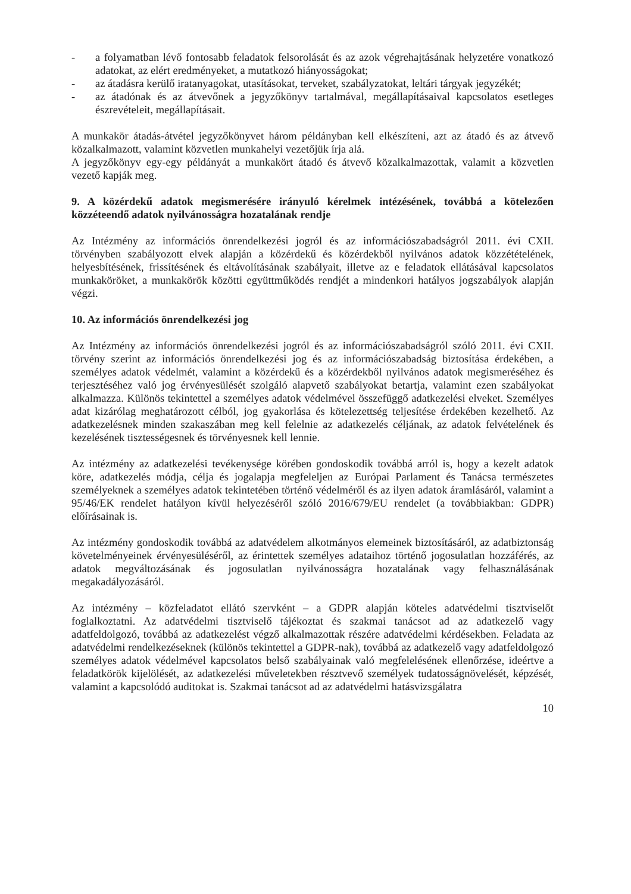- a folyamatban lévő fontosabb feladatok felsorolását és az azok végrehajtásának helyzetére vonatkozó adatokat, az elért eredményeket, a mutatkozó hiányosságokat;
- az átadásra kerülő iratanyagokat, utasításokat, terveket, szabályzatokat, leltári tárgyak jegyzékét;
- az átadónak és az átvevőnek a jegyzőkönyv tartalmával, megállapításaival kapcsolatos esetleges észrevételeit, megállapításait.
A munkakör átadás-átvétel jegyzőkönyvet három példányban kell elkészíteni, azt az átadó és az átvevő közalkalmazott, valamint közvetlen munkahelyi vezetőjük írja alá.
A jegyzőkönyv egy-egy példányát a munkakört átadó és átvevő közalkalmazottak, valamit a közvetlen vezető kapják meg.
9. A közérdekű adatok megismerésére irányuló kérelmek intézésének, továbbá a kötelezően közzéteendő adatok nyilvánosságra hozatalának rendje
Az Intézmény az információs önrendelkezési jogról és az információszabadságról 2011. évi CXII. törvényben szabályozott elvek alapján a közérdekű és közérdekből nyilvános adatok közzétételének, helyesbítésének, frissítésének és eltávolításának szabályait, illetve az e feladatok ellátásával kapcsolatos munkaköröket, a munkakörök közötti együttműködés rendjét a mindenkori hatályos jogszabályok alapján végzi.
10. Az információs önrendelkezési jog
Az Intézmény az információs önrendelkezési jogról és az információszabadságról szóló 2011. évi CXII. törvény szerint az információs önrendelkezési jog és az információszabadság biztosítása érdekében, a személyes adatok védelmét, valamint a közérdekű és a közérdekből nyilvános adatok megismeréséhez és terjesztéséhez való jog érvényesülését szolgáló alapvető szabályokat betartja, valamint ezen szabályokat alkalmazza. Különös tekintettel a személyes adatok védelmével összefüggő adatkezelési elveket. Személyes adat kizárólag meghatározott célból, jog gyakorlása és kötelezettség teljesítése érdekében kezelhető. Az adatkezelésnek minden szakaszában meg kell felelnie az adatkezelés céljának, az adatok felvételének és kezelésének tisztességesnek és törvényesnek kell lennie.
Az intézmény az adatkezelési tevékenysége körében gondoskodik továbbá arról is, hogy a kezelt adatok köre, adatkezelés módja, célja és jogalapja megfeleljen az Európai Parlament és Tanácsa természetes személyeknek a személyes adatok tekintetében történő védelméről és az ilyen adatok áramlásáról, valamint a 95/46/EK rendelet hatályon kívül helyezéséről szóló 2016/679/EU rendelet (a továbbiakban: GDPR) előírásainak is.
Az intézmény gondoskodik továbbá az adatvédelem alkotmányos elemeinek biztosításáról, az adatbiztonság követelményeinek érvényesüléséről, az érintettek személyes adataihoz történő jogosulatlan hozzáférés, az adatok megváltozásának és jogosulatlan nyilvánosságra hozatalának vagy felhasználásának megakadályozásáról.
Az intézmény – közfeladatot ellátó szervként – a GDPR alapján köteles adatvédelmi tisztviselőt foglalkoztatni. Az adatvédelmi tisztviselő tájékoztat és szakmai tanácsot ad az adatkezelő vagy adatfeldolgozó, továbbá az adatkezelést végző alkalmazottak részére adatvédelmi kérdésekben. Feladata az adatvédelmi rendelkezéseknek (különös tekintettel a GDPR-nak), továbbá az adatkezelő vagy adatfeldolgozó személyes adatok védelmével kapcsolatos belső szabályainak való megfelelésének ellenőrzése, ideértve a feladatkörök kijelölését, az adatkezelési műveletekben résztvevő személyek tudatosságnövelését, képzését, valamint a kapcsolódó auditokat is. Szakmai tanácsot ad az adatvédelmi hatásvizsgálatra
10